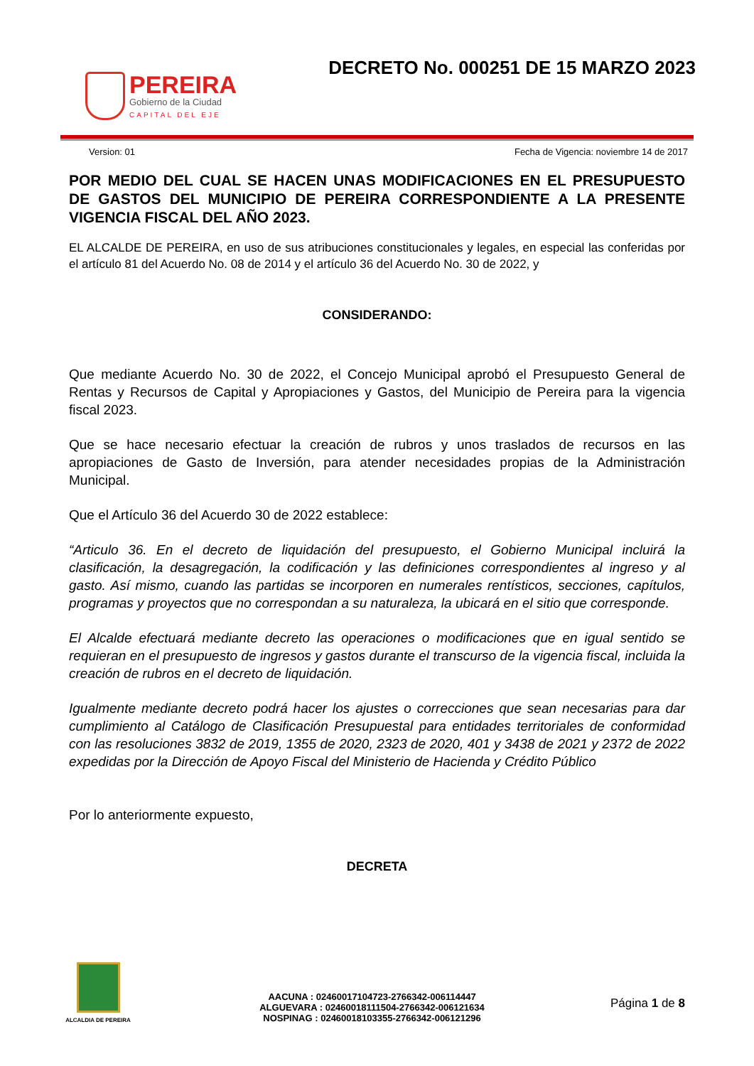PEREIRA
Gobierno de la Ciudad
CAPITAL DEL EJE
DECRETO No. 000251 DE 15 MARZO 2023
Version: 01 Fecha de Vigencia: noviembre 14 de 2017
POR MEDIO DEL CUAL SE HACEN UNAS MODIFICACIONES EN EL PRESUPUESTO DE GASTOS DEL MUNICIPIO DE PEREIRA CORRESPONDIENTE A LA PRESENTE VIGENCIA FISCAL DEL AÑO 2023.
EL ALCALDE DE PEREIRA, en uso de sus atribuciones constitucionales y legales, en especial las conferidas por el artículo 81 del Acuerdo No. 08 de 2014 y el artículo 36 del Acuerdo No. 30 de 2022, y
CONSIDERANDO:
Que mediante Acuerdo No. 30 de 2022, el Concejo Municipal aprobó el Presupuesto General de Rentas y Recursos de Capital y Apropiaciones y Gastos, del Municipio de Pereira para la vigencia fiscal 2023.
Que se hace necesario efectuar la creación de rubros y unos traslados de recursos en las apropiaciones de Gasto de Inversión, para atender necesidades propias de la Administración Municipal.
Que el Artículo 36 del Acuerdo 30 de 2022 establece:
“Articulo 36. En el decreto de liquidación del presupuesto, el Gobierno Municipal incluirá la clasificación, la desagregación, la codificación y las definiciones correspondientes al ingreso y al gasto. Así mismo, cuando las partidas se incorporen en numerales rentísticos, secciones, capítulos, programas y proyectos que no correspondan a su naturaleza, la ubicará en el sitio que corresponde.
El Alcalde efectuará mediante decreto las operaciones o modificaciones que en igual sentido se requieran en el presupuesto de ingresos y gastos durante el transcurso de la vigencia fiscal, incluida la creación de rubros en el decreto de liquidación.
Igualmente mediante decreto podrá hacer los ajustes o correcciones que sean necesarias para dar cumplimiento al Catálogo de Clasificación Presupuestal para entidades territoriales de conformidad con las resoluciones 3832 de 2019, 1355 de 2020, 2323 de 2020, 401 y 3438 de 2021 y 2372 de 2022 expedidas por la Dirección de Apoyo Fiscal del Ministerio de Hacienda y Crédito Público
Por lo anteriormente expuesto,
DECRETA
ALCALDIA DE PEREIRA
AACUNA : 02460017104723-2766342-006114447
ALGUEVARA : 02460018111504-2766342-006121634
NOSPINAG : 02460018103355-2766342-006121296
Página 1 de 8